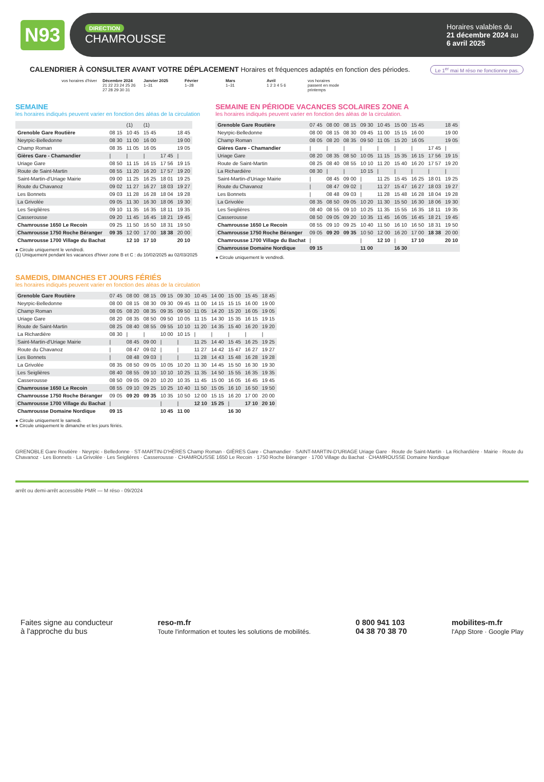N93
DIRECTION
CHAMROUSSE
Horaires valables du
21 décembre 2024 au
6 avril 2025
CALENDRIER À CONSULTER AVANT VOTRE DÉPLACEMENT Horaires et fréquences adaptés en fonction des périodes. Le 1<sup>er</sup> mai M réso ne fonctionne pas.
vos horaires d'hiver
Décembre 2024
21 22 23 24 25 26 27 28 29 30 31
Janvier 2025
1–31
Février
1–28
Mars
1–31
Avril
1 2 3 4 5 6
vos horaires passent en mode printemps
SEMAINE
les horaires indiqués peuvent varier en fonction des aléas de la circulation
| | | (1) | (1) | | |
| Grenoble Gare Routière | 08 15 | 10 45 | 15 45 | | 18 45 |
| Neyrpic-Belledonne | 08 30 | 11 00 | 16 00 | | 19 00 |
| Champ Roman | 08 35 | 11 05 | 16 05 | | 19 05 |
| Gières Gare - Chamandier | / | / | / | 17 45 | / |
| Uriage Gare | 08 50 | 11 15 | 16 15 | 17 56 | 19 15 |
| Route de Saint-Martin | 08 55 | 11 20 | 16 20 | 17 57 | 19 20 |
| Saint-Martin-d'Uriage Mairie | 09 00 | 11 25 | 16 25 | 18 01 | 19 25 |
| Route du Chavanoz | 09 02 | 11 27 | 16 27 | 18 03 | 19 27 |
| Les Bonnets | 09 03 | 11 28 | 16 28 | 18 04 | 19 28 |
| La Grivolée | 09 05 | 11 30 | 16 30 | 18 06 | 19 30 |
| Les Seiglières | 09 10 | 11 35 | 16 35 | 18 11 | 19 35 |
| Casserousse | 09 20 | 11 45 | 16 45 | 18 21 | 19 45 |
| Chamrousse 1650 Le Recoin | 09 25 | 11 50 | 16 50 | 18 31 | 19 50 |
| Chamrousse 1750 Roche Béranger | 09 35 | 12 00 | 17 00 | 18 38 | 20 00 |
| Chamrousse 1700 Village du Bachat | | 12 10 | 17 10 | | 20 10 |
● Circule uniquement le vendredi.
(1) Uniquement pendant les vacances d'hiver zone B et C : du 10/02/2025 au 02/03/2025
SEMAINE EN PÉRIODE VACANCES SCOLAIRES ZONE A
les horaires indiqués peuvent varier en fonction des aléas de la circulation.
| Grenoble Gare Routière | 07 45 | 08 00 | 08 15 | 09 30 | 10 45 | 15 00 | 15 45 | | 18 45 |
| Neyrpic-Belledonne | 08 00 | 08 15 | 08 30 | 09 45 | 11 00 | 15 15 | 16 00 | | 19 00 |
| Champ Roman | 08 05 | 08 20 | 08 35 | 09 50 | 11 05 | 15 20 | 16 05 | | 19 05 |
| Gières Gare - Chamandier | / | / | / | / | / | / | / | 17 45 | / |
| Uriage Gare | 08 20 | 08 35 | 08 50 | 10 05 | 11 15 | 15 35 | 16 15 | 17 56 | 19 15 |
| Route de Saint-Martin | 08 25 | 08 40 | 08 55 | 10 10 | 11 20 | 15 40 | 16 20 | 17 57 | 19 20 |
| La Richardière | 08 30 | / | / | 10 15 | / | / | / | / | / |
| Saint-Martin-d'Uriage Mairie | / | 08 45 | 09 00 | / | 11 25 | 15 45 | 16 25 | 18 01 | 19 25 |
| Route du Chavanoz | / | 08 47 | 09 02 | / | 11 27 | 15 47 | 16 27 | 18 03 | 19 27 |
| Les Bonnets | / | 08 48 | 09 03 | / | 11 28 | 15 48 | 16 28 | 18 04 | 19 28 |
| La Grivolée | 08 35 | 08 50 | 09 05 | 10 20 | 11 30 | 15 50 | 16 30 | 18 06 | 19 30 |
| Les Seiglières | 08 40 | 08 55 | 09 10 | 10 25 | 11 35 | 15 55 | 16 35 | 18 11 | 19 35 |
| Casserousse | 08 50 | 09 05 | 09 20 | 10 35 | 11 45 | 16 05 | 16 45 | 18 21 | 19 45 |
| Chamrousse 1650 Le Recoin | 08 55 | 09 10 | 09 25 | 10 40 | 11 50 | 16 10 | 16 50 | 18 31 | 19 50 |
| Chamrousse 1750 Roche Béranger | 09 05 | 09 20 | 09 35 | 10 50 | 12 00 | 16 20 | 17 00 | 18 38 | 20 00 |
| Chamrousse 1700 Village du Bachat | / | | | / | 12 10 | / | 17 10 | | 20 10 |
| Chamrousse Domaine Nordique | 09 15 | | | 11 00 | | 16 30 | | | |
● Circule uniquement le vendredi.
SAMEDIS, DIMANCHES ET JOURS FÉRIÉS
les horaires indiqués peuvent varier en fonction des aléas de la circulation
| Grenoble Gare Routière | 07 45 | 08 00 | 08 15 | 09 15 | 09 30 | 10 45 | 14 00 | 15 00 | 15 45 | 18 45 |
| Neyrpic-Belledonne | 08 00 | 08 15 | 08 30 | 09 30 | 09 45 | 11 00 | 14 15 | 15 15 | 16 00 | 19 00 |
| Champ Roman | 08 05 | 08 20 | 08 35 | 09 35 | 09 50 | 11 05 | 14 20 | 15 20 | 16 05 | 19 05 |
| Uriage Gare | 08 20 | 08 35 | 08 50 | 09 50 | 10 05 | 11 15 | 14 30 | 15 35 | 16 15 | 19 15 |
| Route de Saint-Martin | 08 25 | 08 40 | 08 55 | 09 55 | 10 10 | 11 20 | 14 35 | 15 40 | 16 20 | 19 20 |
| La Richardière | 08 30 | / | / | 10 00 | 10 15 | / | / | / | / | / |
| Saint-Martin-d'Uriage Mairie | / | 08 45 | 09 00 | / | / | 11 25 | 14 40 | 15 45 | 16 25 | 19 25 |
| Route du Chavanoz | / | 08 47 | 09 02 | / | / | 11 27 | 14 42 | 15 47 | 16 27 | 19 27 |
| Les Bonnets | / | 08 48 | 09 03 | / | / | 11 28 | 14 43 | 15 48 | 16 28 | 19 28 |
| La Grivolée | 08 35 | 08 50 | 09 05 | 10 05 | 10 20 | 11 30 | 14 45 | 15 50 | 16 30 | 19 30 |
| Les Seiglières | 08 40 | 08 55 | 09 10 | 10 10 | 10 25 | 11 35 | 14 50 | 15 55 | 16 35 | 19 35 |
| Casserousse | 08 50 | 09 05 | 09 20 | 10 20 | 10 35 | 11 45 | 15 00 | 16 05 | 16 45 | 19 45 |
| Chamrousse 1650 Le Recoin | 08 55 | 09 10 | 09 25 | 10 25 | 10 40 | 11 50 | 15 05 | 16 10 | 16 50 | 19 50 |
| Chamrousse 1750 Roche Béranger | 09 05 | 09 20 | 09 35 | 10 35 | 10 50 | 12 00 | 15 15 | 16 20 | 17 00 | 20 00 |
| Chamrousse 1700 Village du Bachat | / | | | / | / | 12 10 | 15 25 | / | 17 10 | 20 10 |
| Chamrousse Domaine Nordique | 09 15 | | | 10 45 | 11 00 | | | 16 30 | | |
● Circule uniquement le samedi.
● Circule uniquement le dimanche et les jours fériés.
GRENOBLE Gare Routière · Neyrpic - Belledonne · ST-MARTIN-D'HÈRES Champ Roman · GIÈRES Gare - Chamandier · SAINT-MARTIN-D'URIAGE Uriage Gare · Route de Saint-Martin · La Richardière · Mairie · Route du Chavanoz · Les Bonnets · La Grivolée · Les Seiglières · Casserousse · CHAMROUSSE 1650 Le Recoin · 1750 Roche Béranger · 1700 Village du Bachat · CHAMROUSSE Domaine Nordique
arrêt ou demi-arrêt accessible PMR — M réso - 09/2024
Faites signe au conducteur
à l'approche du bus
reso-m.fr
Toute l'information et toutes les solutions de mobilités.
0 800 941 103
04 38 70 38 70
mobilites-m.fr
l'App Store · Google Play